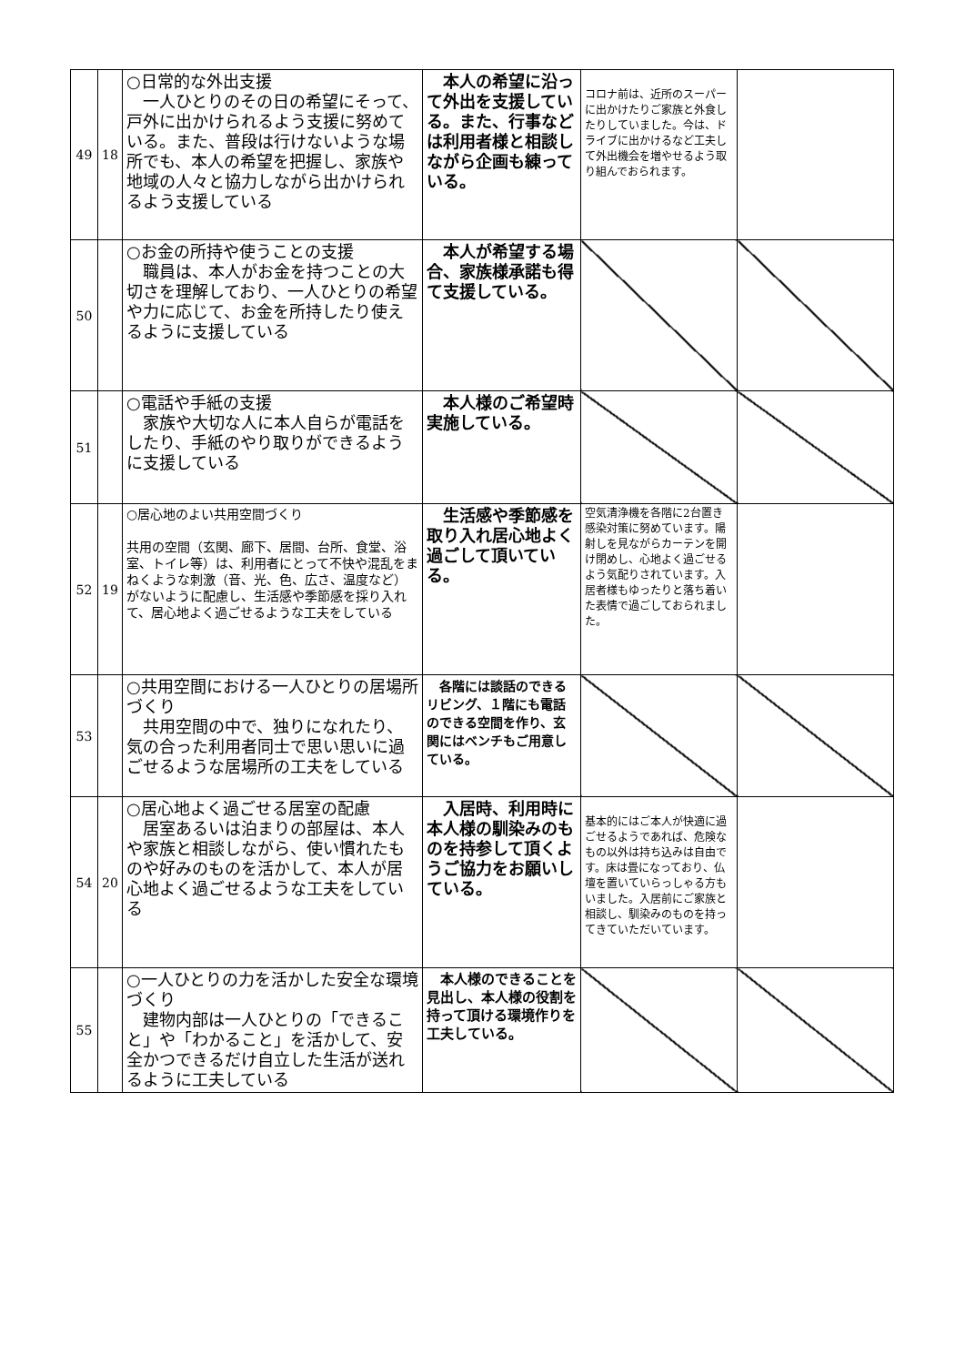| 49 | 18 | ○日常的な外出支援 一人ひとりのその日の希望にそって、戸外に出かけられるよう支援に努めている。また、普段は行けないような場所でも、本人の希望を把握し、家族や地域の人々と協力しながら出かけられるよう支援している | 本人の希望に沿って外出を支援している。また、行事などは利用者様と相談しながら企画も練っている。 | コロナ前は、近所のスーパーに出かけたりご家族と外食したりしていました。今は、ドライブに出かけるなど工夫して外出機会を増やせるよう取り組んでおられます。 | |
| 50 | | ○お金の所持や使うことの支援 職員は、本人がお金を持つことの大切さを理解しており、一人ひとりの希望や力に応じて、お金を所持したり使えるように支援している | 本人が希望する場合、家族様承諾も得て支援している。 | | |
| 51 | | ○電話や手紙の支援 家族や大切な人に本人自らが電話をしたり、手紙のやり取りができるように支援している | 本人様のご希望時実施している。 | | |
| 52 | 19 | ○居心地のよい共用空間づくり 共用の空間（玄関、廊下、居間、台所、食堂、浴室、トイレ等）は、利用者にとって不快や混乱をまねくような刺激（音、光、色、広さ、温度など）がないように配慮し、生活感や季節感を採り入れて、居心地よく過ごせるような工夫をしている | 生活感や季節感を取り入れ居心地よく過ごして頂いている。 | 空気清浄機を各階に2台置き感染対策に努めています。陽射しを見ながらカーテンを開け閉めし、心地よく過ごせるよう気配りされています。入居者様もゆったりと落ち着いた表情で過ごしておられました。 | |
| 53 | | ○共用空間における一人ひとりの居場所づくり 共用空間の中で、独りになれたり、気の合った利用者同士で思い思いに過ごせるような居場所の工夫をしている | 各階には談話のできるリビング、１階にも電話のできる空間を作り、玄関にはベンチもご用意している。 | | |
| 54 | 20 | ○居心地よく過ごせる居室の配慮 居室あるいは泊まりの部屋は、本人や家族と相談しながら、使い慣れたものや好みのものを活かして、本人が居心地よく過ごせるような工夫をしている | 入居時、利用時に本人様の馴染みのものを持参して頂くようご協力をお願いしている。 | 基本的にはご本人が快適に過ごせるようであれば、危険なもの以外は持ち込みは自由です。床は畳になっており、仏壇を置いていらっしゃる方もいました。入居前にご家族と相談し、馴染みのものを持ってきていただいています。 | |
| 55 | | ○一人ひとりの力を活かした安全な環境づくり 建物内部は一人ひとりの「できること」や「わかること」を活かして、安全かつできるだけ自立した生活が送れるように工夫している | 本人様のできることを見出し、本人様の役割を持って頂ける環境作りを工夫している。 | | |